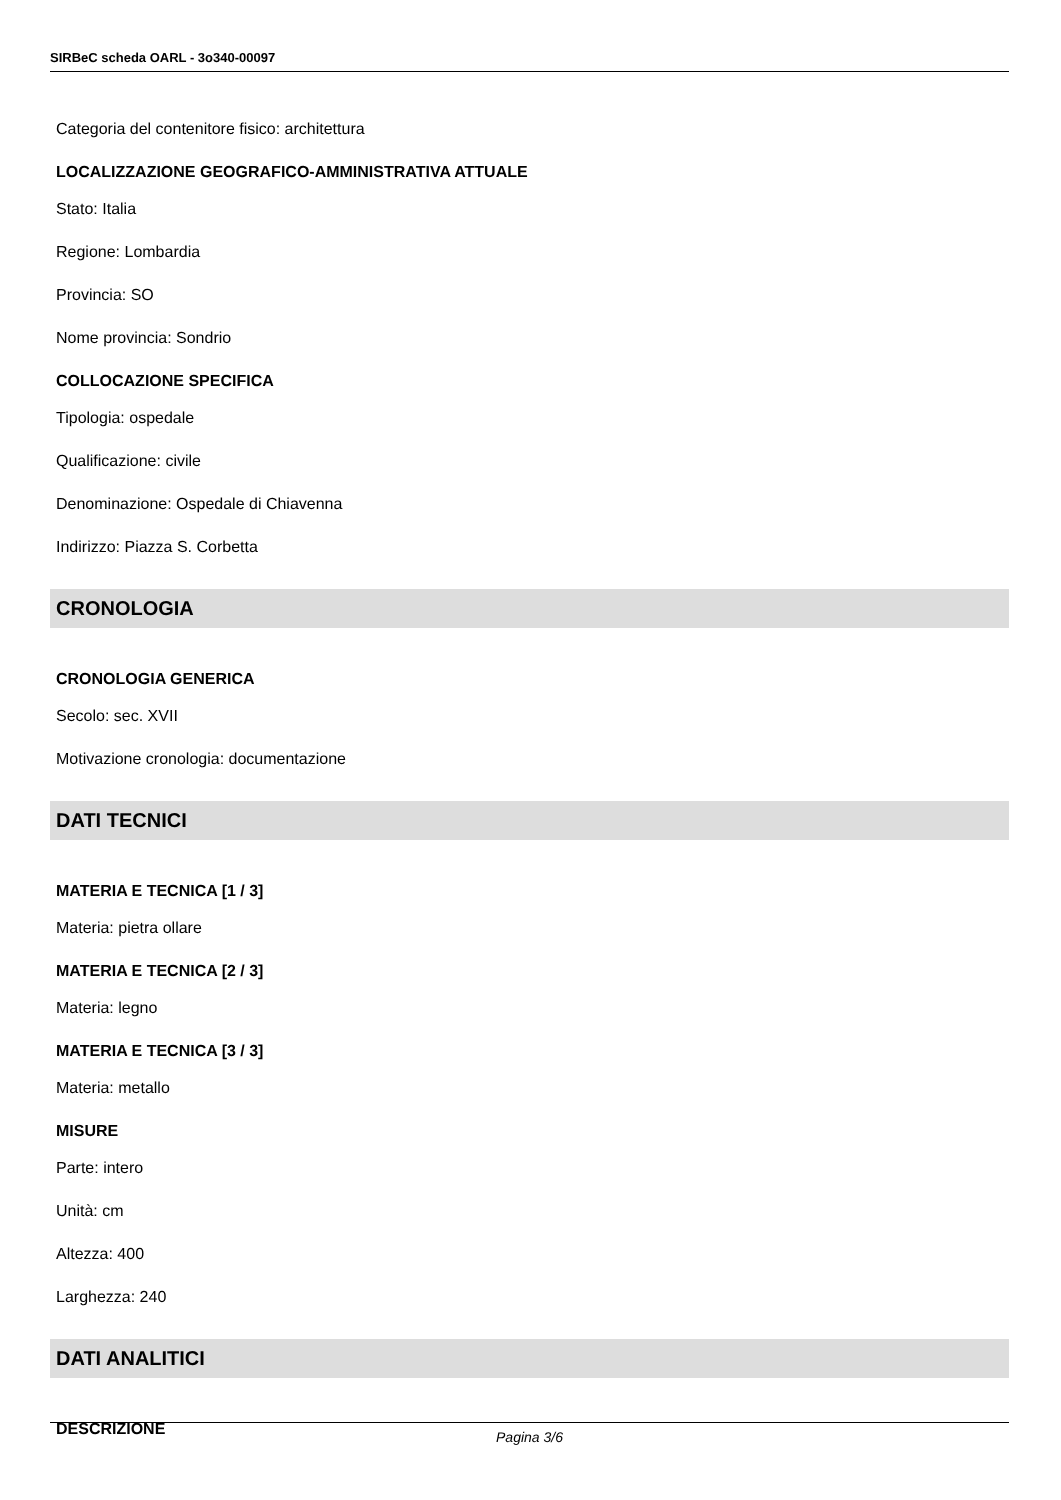SIRBeC scheda OARL - 3o340-00097
Categoria del contenitore fisico: architettura
LOCALIZZAZIONE GEOGRAFICO-AMMINISTRATIVA ATTUALE
Stato: Italia
Regione: Lombardia
Provincia: SO
Nome provincia: Sondrio
COLLOCAZIONE SPECIFICA
Tipologia: ospedale
Qualificazione: civile
Denominazione: Ospedale di Chiavenna
Indirizzo: Piazza S. Corbetta
CRONOLOGIA
CRONOLOGIA GENERICA
Secolo: sec. XVII
Motivazione cronologia: documentazione
DATI TECNICI
MATERIA E TECNICA [1 / 3]
Materia: pietra ollare
MATERIA E TECNICA [2 / 3]
Materia: legno
MATERIA E TECNICA [3 / 3]
Materia: metallo
MISURE
Parte: intero
Unità: cm
Altezza: 400
Larghezza: 240
DATI ANALITICI
DESCRIZIONE
Pagina 3/6